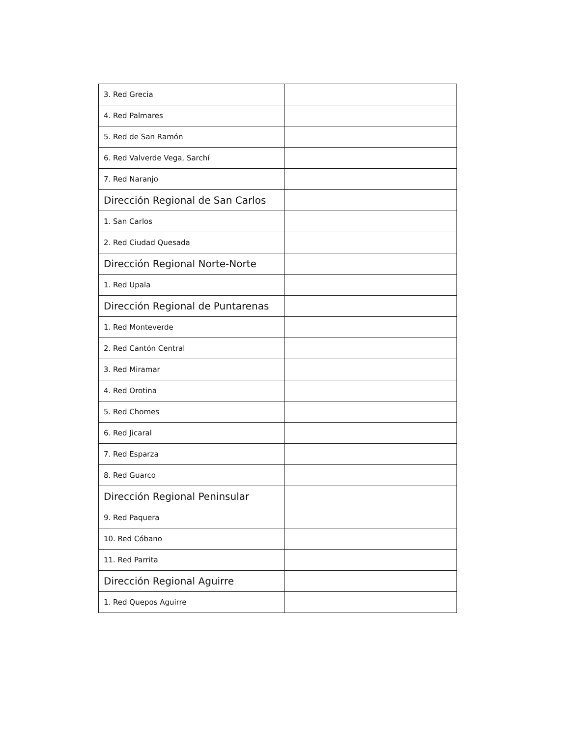| 3. Red Grecia | |
| 4. Red Palmares | |
| 5. Red de San Ramón | |
| 6. Red Valverde Vega, Sarchí | |
| 7. Red Naranjo | |
| Dirección Regional de San Carlos | |
| 1. San Carlos | |
| 2. Red Ciudad Quesada | |
| Dirección Regional Norte-Norte | |
| 1. Red Upala | |
| Dirección Regional de Puntarenas | |
| 1. Red Monteverde | |
| 2. Red Cantón Central | |
| 3. Red Miramar | |
| 4. Red Orotina | |
| 5. Red Chomes | |
| 6. Red Jicaral | |
| 7. Red Esparza | |
| 8. Red Guarco | |
| Dirección Regional Peninsular | |
| 9. Red Paquera | |
| 10. Red Cóbano | |
| 11. Red Parrita | |
| Dirección Regional Aguirre | |
| 1. Red Quepos Aguirre | |